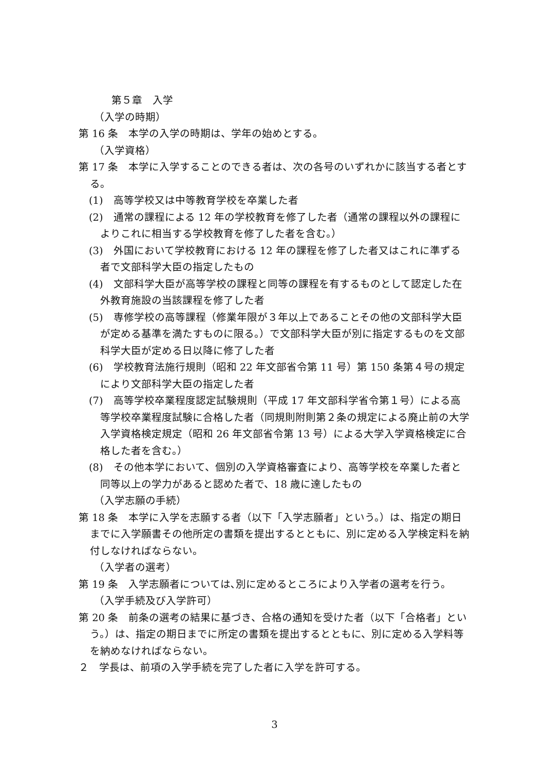第５章　入学
（入学の時期）
第 16 条　本学の入学の時期は、学年の始めとする。
（入学資格）
第 17 条　本学に入学することのできる者は、次の各号のいずれかに該当する者とする。
(1)　高等学校又は中等教育学校を卒業した者
(2)　通常の課程による 12 年の学校教育を修了した者（通常の課程以外の課程によりこれに相当する学校教育を修了した者を含む。）
(3)　外国において学校教育における 12 年の課程を修了した者又はこれに準ずる者で文部科学大臣の指定したもの
(4)　文部科学大臣が高等学校の課程と同等の課程を有するものとして認定した在外教育施設の当該課程を修了した者
(5)　専修学校の高等課程（修業年限が３年以上であることその他の文部科学大臣が定める基準を満たすものに限る。）で文部科学大臣が別に指定するものを文部科学大臣が定める日以降に修了した者
(6)　学校教育法施行規則（昭和 22 年文部省令第 11 号）第 150 条第４号の規定により文部科学大臣の指定した者
(7)　高等学校卒業程度認定試験規則（平成 17 年文部科学省令第１号）による高等学校卒業程度試験に合格した者（同規則附則第２条の規定による廃止前の大学入学資格検定規定（昭和 26 年文部省令第 13 号）による大学入学資格検定に合格した者を含む。）
(8)　その他本学において、個別の入学資格審査により、高等学校を卒業した者と同等以上の学力があると認めた者で、18 歳に達したもの
（入学志願の手続）
第 18 条　本学に入学を志願する者（以下「入学志願者」という。）は、指定の期日までに入学願書その他所定の書類を提出するとともに、別に定める入学検定料を納付しなければならない。
（入学者の選考）
第 19 条　入学志願者については､別に定めるところにより入学者の選考を行う。
（入学手続及び入学許可）
第 20 条　前条の選考の結果に基づき、合格の通知を受けた者（以下「合格者」という。）は、指定の期日までに所定の書類を提出するとともに、別に定める入学料等を納めなければならない。
２　学長は、前項の入学手続を完了した者に入学を許可する。
3